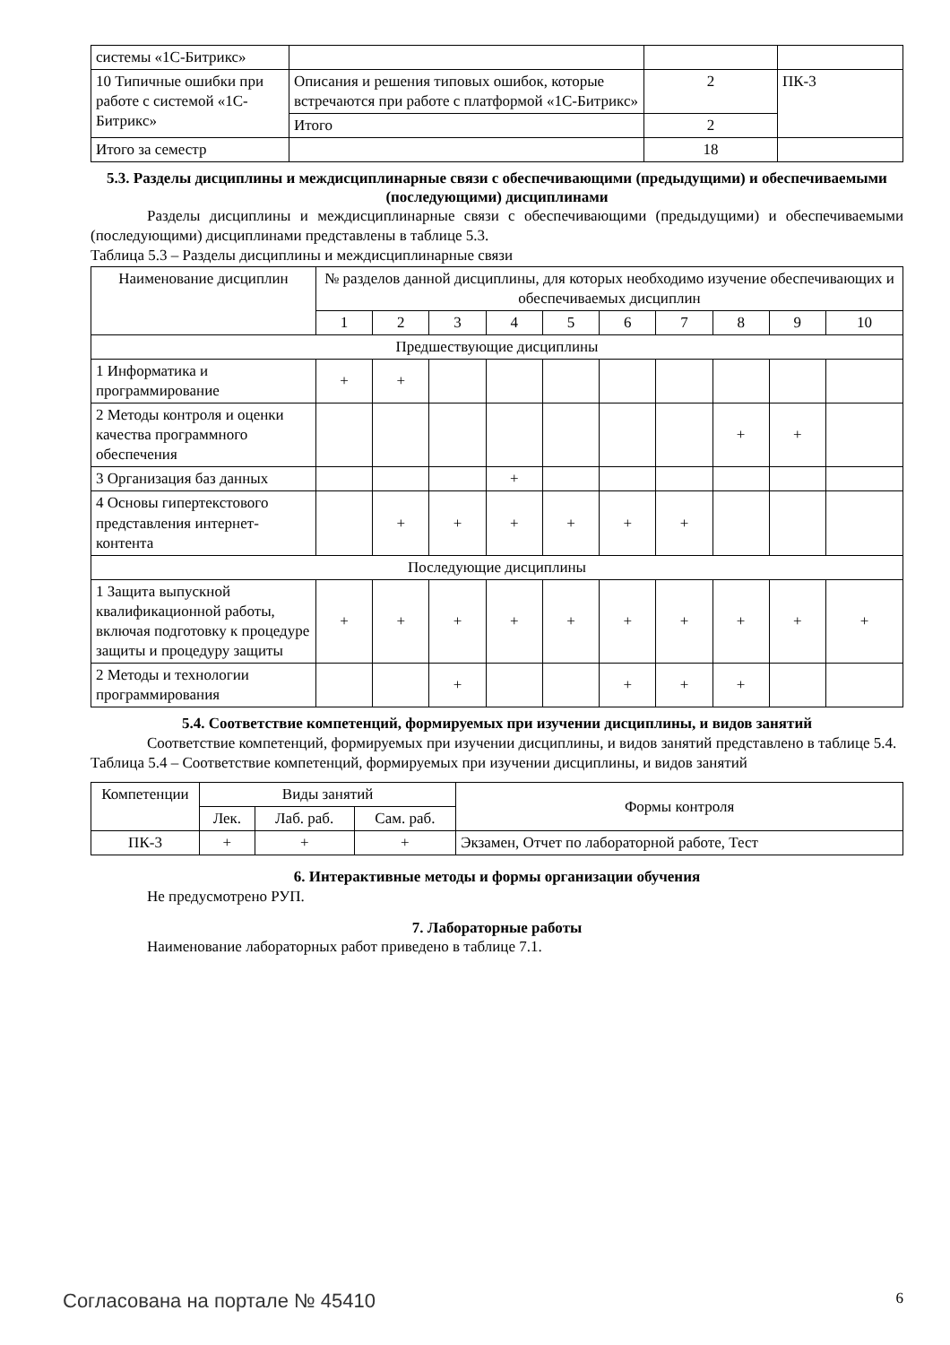| системы «1С-Битрикс» | | | |
| 10 Типичные ошибки при работе с системой «1С-Битрикс» | Описания и решения типовых ошибок, которые встречаются при работе с платформой «1С-Битрикс» | 2 | ПК-3 |
| | Итого | 2 | |
| Итого за семестр | | 18 | |
5.3. Разделы дисциплины и междисциплинарные связи с обеспечивающими (предыдущими) и обеспечиваемыми (последующими) дисциплинами
Разделы дисциплины и междисциплинарные связи с обеспечивающими (предыдущими) и обеспечиваемыми (последующими) дисциплинами представлены в таблице 5.3.
Таблица 5.3 – Разделы дисциплины и междисциплинарные связи
| Наименование дисциплин | № разделов данной дисциплины, для которых необходимо изучение обеспечивающих и обеспечиваемых дисциплин | | | | | | | | | |
| --- | --- | --- | --- | --- | --- | --- | --- | --- | --- | --- |
| | 1 | 2 | 3 | 4 | 5 | 6 | 7 | 8 | 9 | 10 |
| Предшествующие дисциплины | | | | | | | | | | |
| 1 Информатика и программирование | + | + | | | | | | | | |
| 2 Методы контроля и оценки качества программного обеспечения | | | | | | | | + | + | |
| 3 Организация баз данных | | | | + | | | | | | |
| 4 Основы гипертекстового представления интернет-контента | | + | + | + | + | + | + | | | |
| Последующие дисциплины | | | | | | | | | | |
| 1 Защита выпускной квалификационной работы, включая подготовку к процедуре защиты и процедуру защиты | + | + | + | + | + | + | + | + | + | + |
| 2 Методы и технологии программирования | | | + | | | + | + | + | | |
5.4. Соответствие компетенций, формируемых при изучении дисциплины, и видов занятий
Соответствие компетенций, формируемых при изучении дисциплины, и видов занятий представлено в таблице 5.4.
Таблица 5.4 – Соответствие компетенций, формируемых при изучении дисциплины, и видов занятий
| Компетенции | Виды занятий | | | Формы контроля |
| --- | --- | --- | --- | --- |
| | Лек. | Лаб. раб. | Сам. раб. | |
| ПК-3 | + | + | + | Экзамен, Отчет по лабораторной работе, Тест |
6. Интерактивные методы и формы организации обучения
Не предусмотрено РУП.
7. Лабораторные работы
Наименование лабораторных работ приведено в таблице 7.1.
Согласована на портале № 45410 6